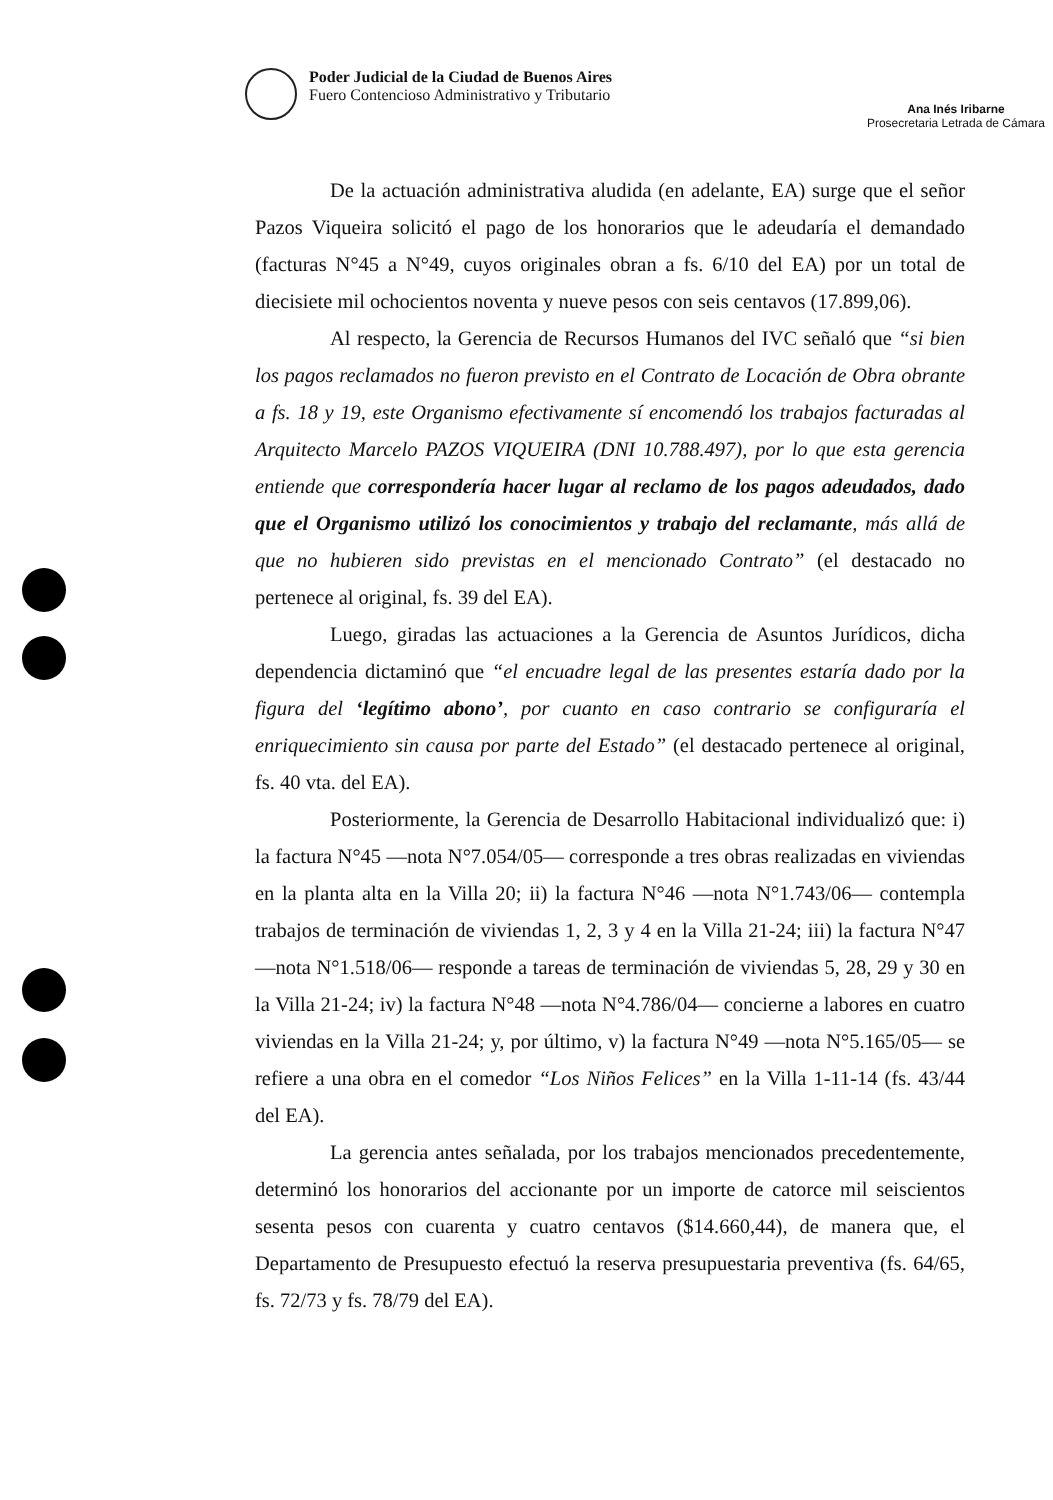Poder Judicial de la Ciudad de Buenos Aires
Fuero Contencioso Administrativo y Tributario
Ana Inés Iribarne
Prosecretaria Letrada de Cámara
De la actuación administrativa aludida (en adelante, EA) surge que el señor Pazos Viqueira solicitó el pago de los honorarios que le adeudaría el demandado (facturas N°45 a N°49, cuyos originales obran a fs. 6/10 del EA) por un total de diecisiete mil ochocientos noventa y nueve pesos con seis centavos (17.899,06).
Al respecto, la Gerencia de Recursos Humanos del IVC señaló que “si bien los pagos reclamados no fueron previsto en el Contrato de Locación de Obra obrante a fs. 18 y 19, este Organismo efectivamente sí encomendó los trabajos facturadas al Arquitecto Marcelo PAZOS VIQUEIRA (DNI 10.788.497), por lo que esta gerencia entiende que correspondería hacer lugar al reclamo de los pagos adeudados, dado que el Organismo utilizó los conocimientos y trabajo del reclamante, más allá de que no hubieren sido previstas en el mencionado Contrato” (el destacado no pertenece al original, fs. 39 del EA).
Luego, giradas las actuaciones a la Gerencia de Asuntos Jurídicos, dicha dependencia dictaminó que “el encuadre legal de las presentes estaría dado por la figura del ‘legítimo abono’, por cuanto en caso contrario se configuraría el enriquecimiento sin causa por parte del Estado” (el destacado pertenece al original, fs. 40 vta. del EA).
Posteriormente, la Gerencia de Desarrollo Habitacional individualizó que: i) la factura N°45 —nota N°7.054/05— corresponde a tres obras realizadas en viviendas en la planta alta en la Villa 20; ii) la factura N°46 —nota N°1.743/06— contempla trabajos de terminación de viviendas 1, 2, 3 y 4 en la Villa 21-24; iii) la factura N°47 —nota N°1.518/06— responde a tareas de terminación de viviendas 5, 28, 29 y 30 en la Villa 21-24; iv) la factura N°48 —nota N°4.786/04— concierne a labores en cuatro viviendas en la Villa 21-24; y, por último, v) la factura N°49 —nota N°5.165/05— se refiere a una obra en el comedor “Los Niños Felices” en la Villa 1-11-14 (fs. 43/44 del EA).
La gerencia antes señalada, por los trabajos mencionados precedentemente, determinó los honorarios del accionante por un importe de catorce mil seiscientos sesenta pesos con cuarenta y cuatro centavos ($14.660,44), de manera que, el Departamento de Presupuesto efectuó la reserva presupuestaria preventiva (fs. 64/65, fs. 72/73 y fs. 78/79 del EA).